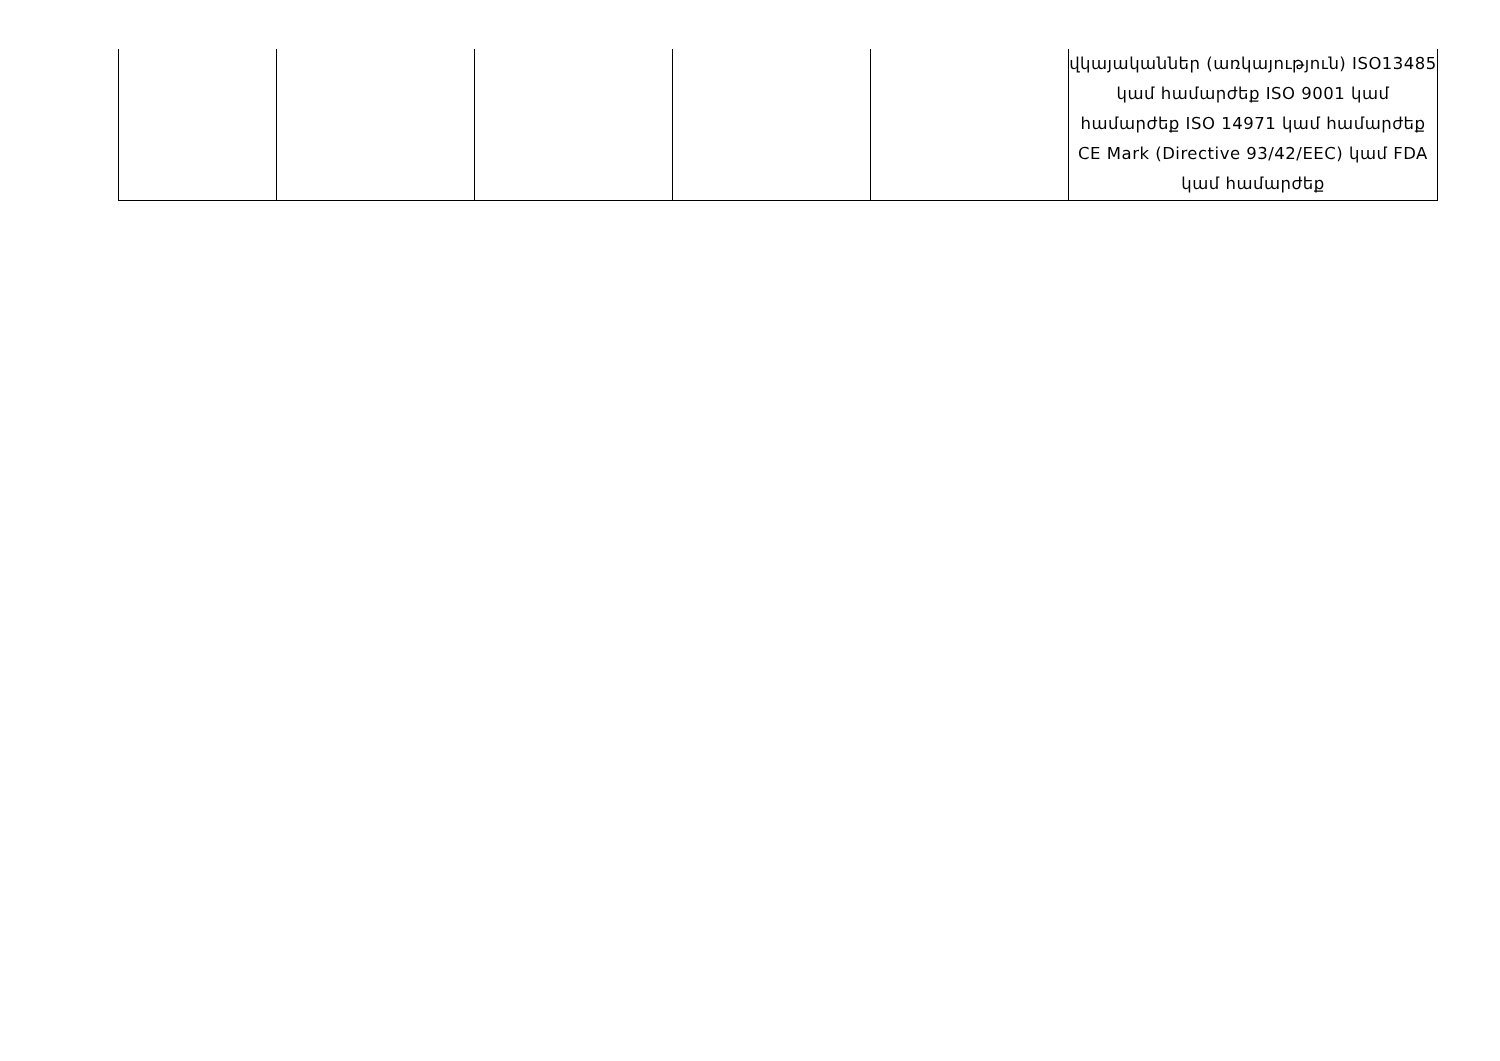| | | | | | վկայականներ (առկայություն) ISO13485 կամ համարժեք ISO 9001 կամ համարժեք ISO 14971 կամ համարժեք CE Mark (Directive 93/42/EEC) կամ FDA կամ համարժեք |